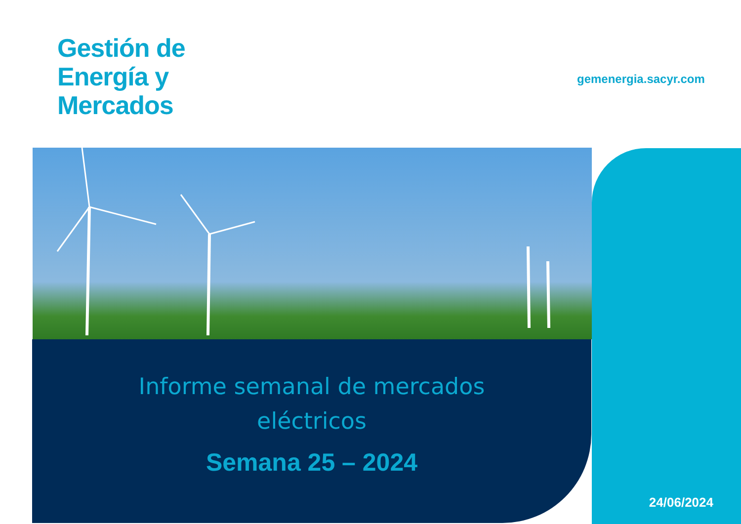Gestión de
Energía y
Mercados
gemenergia.sacyr.com
24/06/2024
Informe semanal de mercados
eléctricos
Semana 25 – 2024